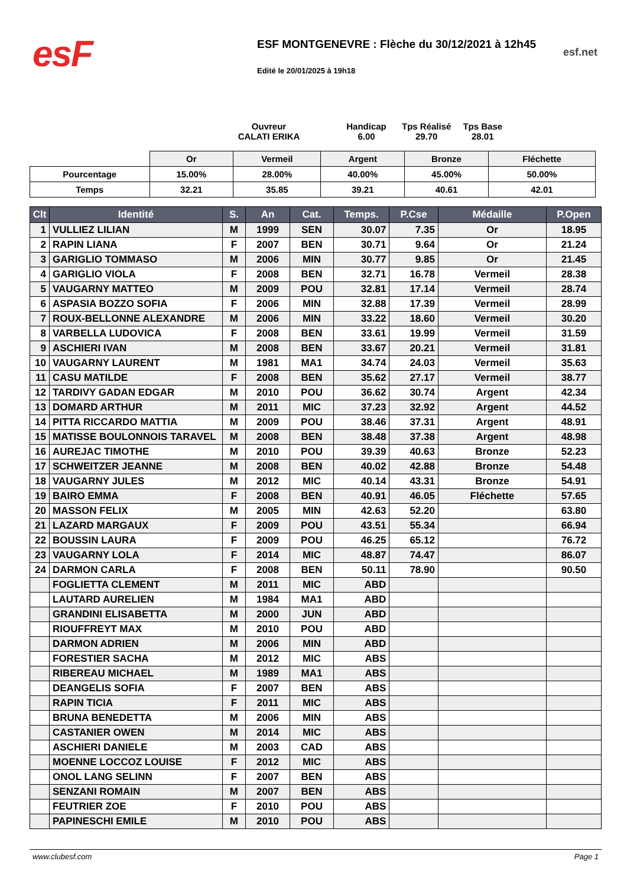esF
ESF MONTGENEVRE : Flèche du 30/12/2021 à 12h45
Edité le 20/01/2025 à 19h18
esf.net
Ouvreur
CALATI ERIKA
Handicap
6.00
Tps Réalisé
29.70
Tps Base
28.01
| | Or | Vermeil | Argent | Bronze | Fléchette |
| Pourcentage | 15.00% | 28.00% | 40.00% | 45.00% | 50.00% |
| Temps | 32.21 | 35.85 | 39.21 | 40.61 | 42.01 |
| Clt | Identité | S. | An | Cat. | Temps. | P.Cse | Médaille | P.Open |
| --- | --- | --- | --- | --- | --- | --- | --- | --- |
| 1 | VULLIEZ LILIAN | M | 1999 | SEN | 30.07 | 7.35 | Or | 18.95 |
| 2 | RAPIN LIANA | F | 2007 | BEN | 30.71 | 9.64 | Or | 21.24 |
| 3 | GARIGLIO TOMMASO | M | 2006 | MIN | 30.77 | 9.85 | Or | 21.45 |
| 4 | GARIGLIO VIOLA | F | 2008 | BEN | 32.71 | 16.78 | Vermeil | 28.38 |
| 5 | VAUGARNY MATTEO | M | 2009 | POU | 32.81 | 17.14 | Vermeil | 28.74 |
| 6 | ASPASIA BOZZO SOFIA | F | 2006 | MIN | 32.88 | 17.39 | Vermeil | 28.99 |
| 7 | ROUX-BELLONNE ALEXANDRE | M | 2006 | MIN | 33.22 | 18.60 | Vermeil | 30.20 |
| 8 | VARBELLA LUDOVICA | F | 2008 | BEN | 33.61 | 19.99 | Vermeil | 31.59 |
| 9 | ASCHIERI IVAN | M | 2008 | BEN | 33.67 | 20.21 | Vermeil | 31.81 |
| 10 | VAUGARNY LAURENT | M | 1981 | MA1 | 34.74 | 24.03 | Vermeil | 35.63 |
| 11 | CASU MATILDE | F | 2008 | BEN | 35.62 | 27.17 | Vermeil | 38.77 |
| 12 | TARDIVY GADAN EDGAR | M | 2010 | POU | 36.62 | 30.74 | Argent | 42.34 |
| 13 | DOMARD ARTHUR | M | 2011 | MIC | 37.23 | 32.92 | Argent | 44.52 |
| 14 | PITTA RICCARDO MATTIA | M | 2009 | POU | 38.46 | 37.31 | Argent | 48.91 |
| 15 | MATISSE BOULONNOIS TARAVEL | M | 2008 | BEN | 38.48 | 37.38 | Argent | 48.98 |
| 16 | AUREJAC TIMOTHE | M | 2010 | POU | 39.39 | 40.63 | Bronze | 52.23 |
| 17 | SCHWEITZER JEANNE | M | 2008 | BEN | 40.02 | 42.88 | Bronze | 54.48 |
| 18 | VAUGARNY JULES | M | 2012 | MIC | 40.14 | 43.31 | Bronze | 54.91 |
| 19 | BAIRO EMMA | F | 2008 | BEN | 40.91 | 46.05 | Fléchette | 57.65 |
| 20 | MASSON FELIX | M | 2005 | MIN | 42.63 | 52.20 | | 63.80 |
| 21 | LAZARD MARGAUX | F | 2009 | POU | 43.51 | 55.34 | | 66.94 |
| 22 | BOUSSIN LAURA | F | 2009 | POU | 46.25 | 65.12 | | 76.72 |
| 23 | VAUGARNY LOLA | F | 2014 | MIC | 48.87 | 74.47 | | 86.07 |
| 24 | DARMON CARLA | F | 2008 | BEN | 50.11 | 78.90 | | 90.50 |
| | FOGLIETTA CLEMENT | M | 2011 | MIC | ABD | | | |
| | LAUTARD AURELIEN | M | 1984 | MA1 | ABD | | | |
| | GRANDINI ELISABETTA | M | 2000 | JUN | ABD | | | |
| | RIOUFFREYT MAX | M | 2010 | POU | ABD | | | |
| | DARMON ADRIEN | M | 2006 | MIN | ABD | | | |
| | FORESTIER SACHA | M | 2012 | MIC | ABS | | | |
| | RIBEREAU MICHAEL | M | 1989 | MA1 | ABS | | | |
| | DEANGELIS SOFIA | F | 2007 | BEN | ABS | | | |
| | RAPIN TICIA | F | 2011 | MIC | ABS | | | |
| | BRUNA BENEDETTA | M | 2006 | MIN | ABS | | | |
| | CASTANIER OWEN | M | 2014 | MIC | ABS | | | |
| | ASCHIERI DANIELE | M | 2003 | CAD | ABS | | | |
| | MOENNE LOCCOZ LOUISE | F | 2012 | MIC | ABS | | | |
| | ONOL LANG SELINN | F | 2007 | BEN | ABS | | | |
| | SENZANI ROMAIN | M | 2007 | BEN | ABS | | | |
| | FEUTRIER ZOE | F | 2010 | POU | ABS | | | |
| | PAPINESCHI EMILE | M | 2010 | POU | ABS | | | |
www.clubesf.com Page 1